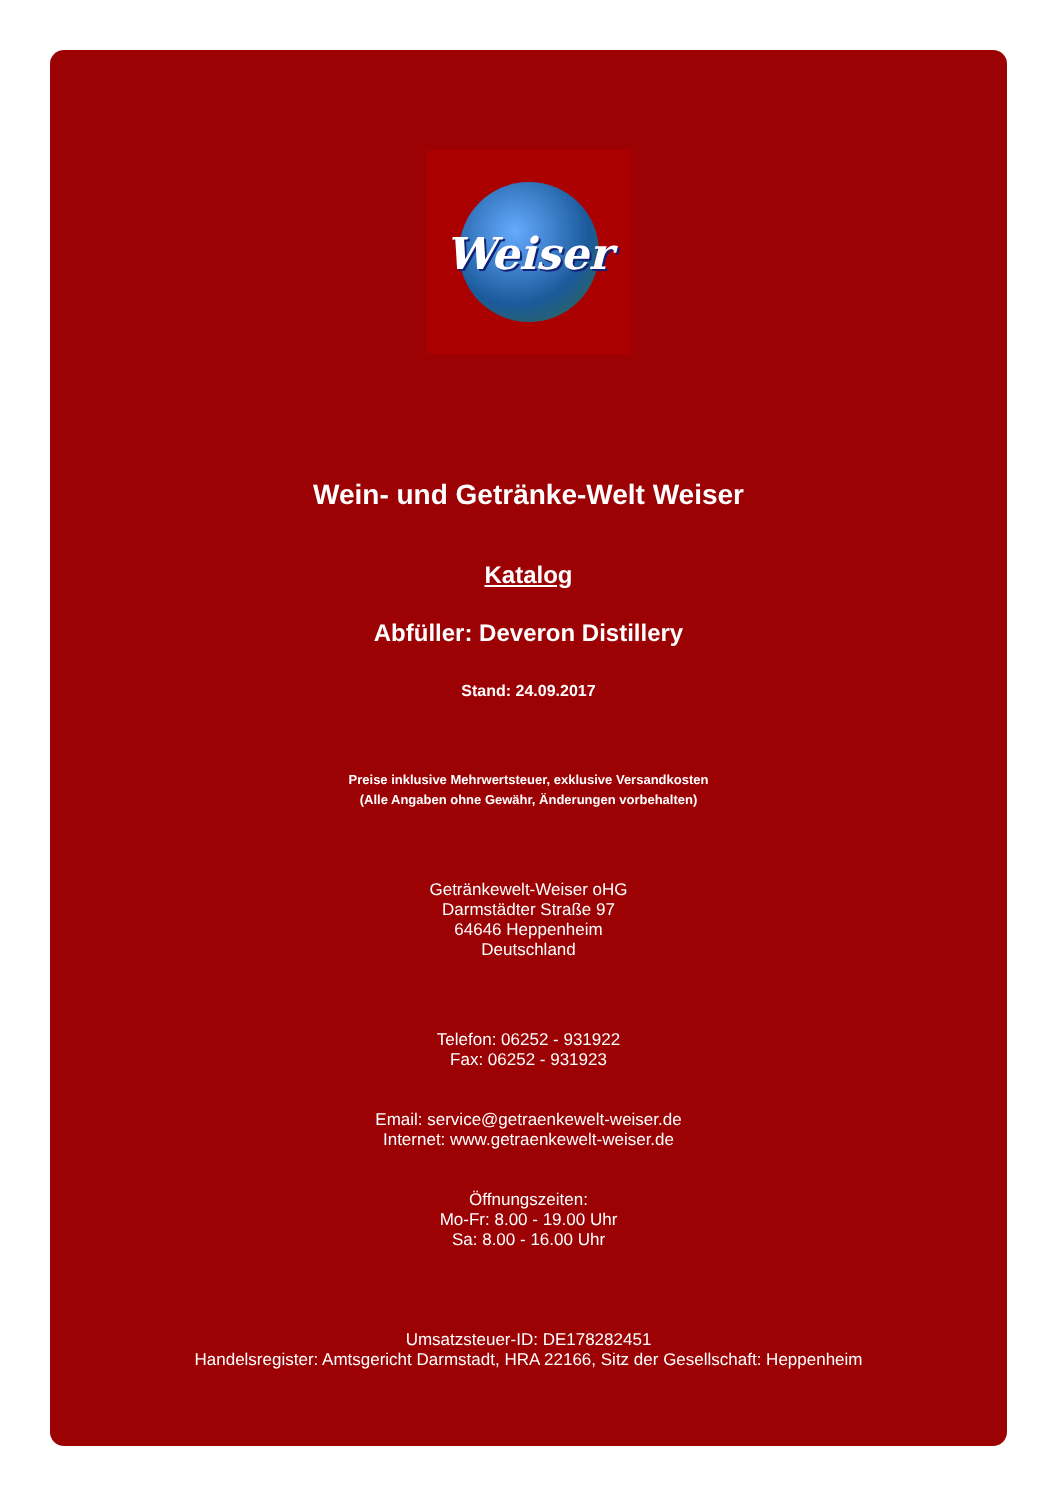Weiser
Wein- und Getränke-Welt Weiser
Katalog
Abfüller: Deveron Distillery
Stand: 24.09.2017
Preise inklusive Mehrwertsteuer, exklusive Versandkosten
(Alle Angaben ohne Gewähr, Änderungen vorbehalten)
Getränkewelt-Weiser oHG
Darmstädter Straße 97
64646 Heppenheim
Deutschland
Telefon: 06252 - 931922
Fax: 06252 - 931923
Email: service@getraenkewelt-weiser.de
Internet: www.getraenkewelt-weiser.de
Öffnungszeiten:
Mo-Fr: 8.00 - 19.00 Uhr
Sa: 8.00 - 16.00 Uhr
Umsatzsteuer-ID: DE178282451
Handelsregister: Amtsgericht Darmstadt, HRA 22166, Sitz der Gesellschaft: Heppenheim